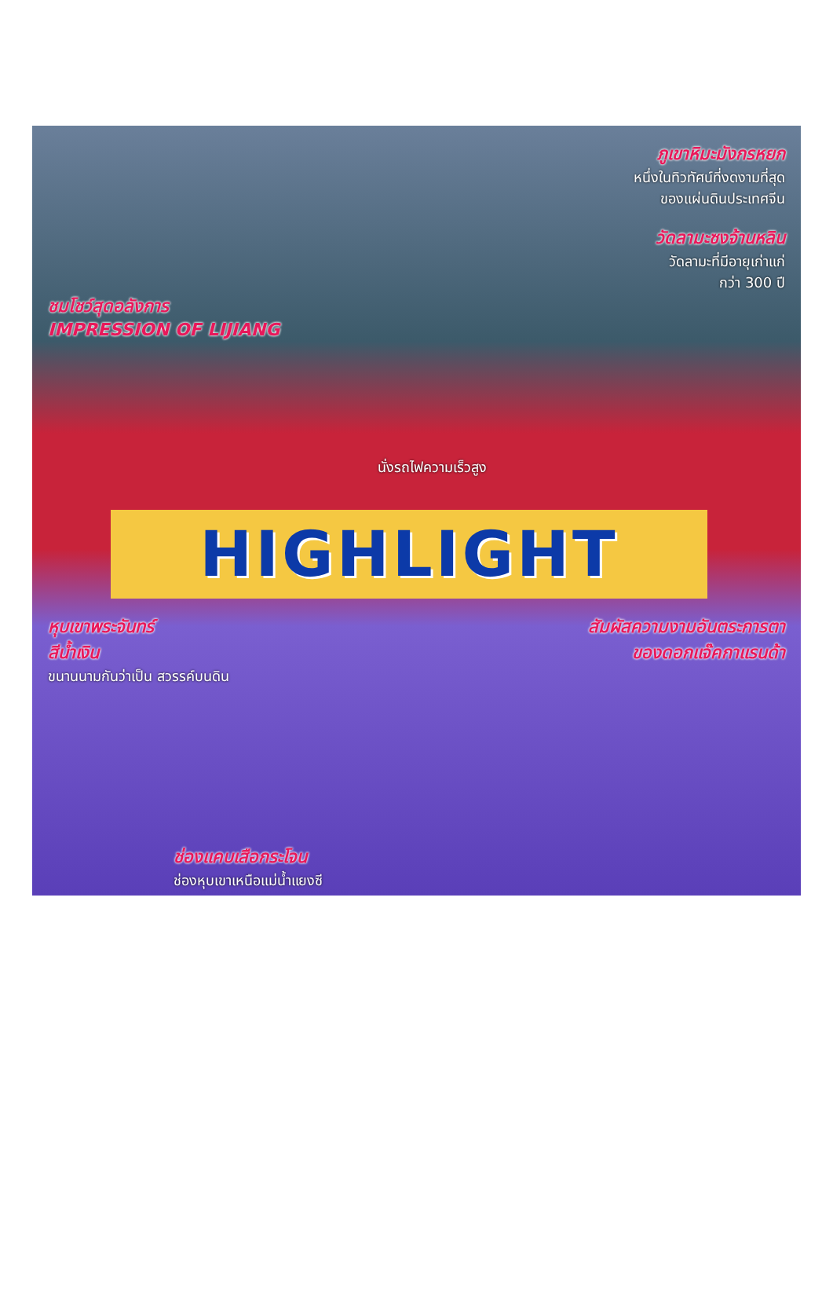ภูเขาหิมะมังกรหยก
หนึ่งในทิวทัศน์ที่งดงามที่สุด
ของแผ่นดินประเทศจีน
วัดลามะซงจ้านหลิน
วัดลามะที่มีอายุเก่าแก่
กว่า 300 ปี
ชมโชว์สุดอลังการ
IMPRESSION OF LIJIANG
นั่งรถไฟความเร็วสูง
HIGHLIGHT
หุบเขาพระจันทร์
สีน้ำเงิน
ขนานนามกันว่าเป็น สวรรค์บนดิน
สัมผัสความงามอันตระการตา
ของดอกแจ๊คกาแรนด้า
ช่องแคบเสือกระโจน
ช่องหุบเขาเหนือแม่น้ำแยงซี